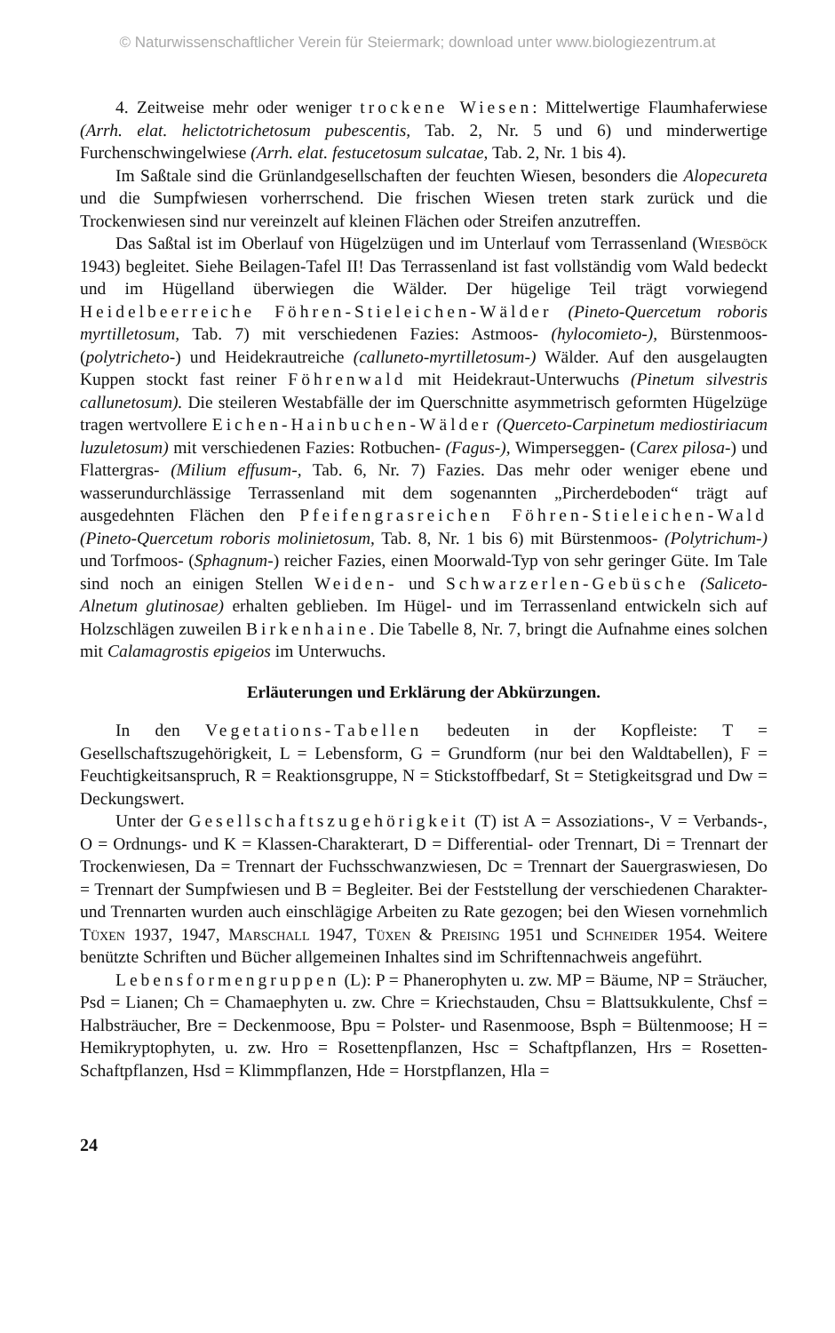© Naturwissenschaftlicher Verein für Steiermark; download unter www.biologiezentrum.at
4. Zeitweise mehr oder weniger trockene Wiesen: Mittelwertige Flaumhaferwiese (Arrh. elat. helictotrichetosum pubescentis, Tab. 2, Nr. 5 und 6) und minderwertige Furchenschwingelwiese (Arrh. elat. festucetosum sulcatae, Tab. 2, Nr. 1 bis 4).
Im Saßtale sind die Grünlandgesellschaften der feuchten Wiesen, besonders die Alopecureta und die Sumpfwiesen vorherrschend. Die frischen Wiesen treten stark zurück und die Trockenwiesen sind nur vereinzelt auf kleinen Flächen oder Streifen anzutreffen.
Das Saßtal ist im Oberlauf von Hügelzügen und im Unterlauf vom Terrassenland (Wiesböck 1943) begleitet. Siehe Beilagen-Tafel II! Das Terrassenland ist fast vollständig vom Wald bedeckt und im Hügelland überwiegen die Wälder. Der hügelige Teil trägt vorwiegend Heidelbeerreiche Föhren-Stieleichen-Wälder (Pineto-Quercetum roboris myrtilletosum, Tab. 7) mit verschiedenen Fazies: Astmoos- (hylocomieto-), Bürstenmoos- (polytricheto-) und Heidekrautreiche (calluneto-myrtilletosum-) Wälder. Auf den ausgelaugten Kuppen stockt fast reiner Föhrenwald mit Heidekraut-Unterwuchs (Pinetum silvestris callunetosum). Die steileren Westabfälle der im Querschnitte asymmetrisch geformten Hügelzüge tragen wertvollere Eichen-Hainbuchen-Wälder (Querceto-Carpinetum mediostiriacum luzuletosum) mit verschiedenen Fazies: Rotbuchen- (Fagus-), Wimperseggen- (Carex pilosa-) und Flattergras- (Milium effusum-, Tab. 6, Nr. 7) Fazies. Das mehr oder weniger ebene und wasserundurchlässige Terrassenland mit dem sogenannten „Pircherdeboden“ trägt auf ausgedehnten Flächen den Pfeifengrasreichen Föhren-Stieleichen-Wald (Pineto-Quercetum roboris molinietosum, Tab. 8, Nr. 1 bis 6) mit Bürstenmoos- (Polytrichum-) und Torfmoos- (Sphagnum-) reicher Fazies, einen Moorwald-Typ von sehr geringer Güte. Im Tale sind noch an einigen Stellen Weiden- und Schwarzerlen-Gebüsche (Saliceto-Alnetum glutinosae) erhalten geblieben. Im Hügel- und im Terrassenland entwickeln sich auf Holzschlägen zuweilen Birkenhaine. Die Tabelle 8, Nr. 7, bringt die Aufnahme eines solchen mit Calamagrostis epigeios im Unterwuchs.
Erläuterungen und Erklärung der Abkürzungen.
In den Vegetations-Tabellen bedeuten in der Kopfleiste: T = Gesellschaftszugehörigkeit, L = Lebensform, G = Grundform (nur bei den Waldtabellen), F = Feuchtigkeitsanspruch, R = Reaktionsgruppe, N = Stickstoffbedarf, St = Stetigkeitsgrad und Dw = Deckungswert.
Unter der Gesellschaftszugehörigkeit (T) ist A = Assoziations-, V = Verbands-, O = Ordnungs- und K = Klassen-Charakterart, D = Differential- oder Trennart, Di = Trennart der Trockenwiesen, Da = Trennart der Fuchsschwanzwiesen, Dc = Trennart der Sauergraswiesen, Do = Trennart der Sumpfwiesen und B = Begleiter. Bei der Feststellung der verschiedenen Charakter- und Trennarten wurden auch einschlägige Arbeiten zu Rate gezogen; bei den Wiesen vornehmlich Tüxen 1937, 1947, Marschall 1947, Tüxen & Preising 1951 und Schneider 1954. Weitere benützte Schriften und Bücher allgemeinen Inhaltes sind im Schriftennachweis angeführt.
Lebensformengruppen (L): P = Phanerophyten u. zw. MP = Bäume, NP = Sträucher, Psd = Lianen; Ch = Chamaephyten u. zw. Chre = Kriechstauden, Chsu = Blattsukkulente, Chsf = Halbsträucher, Bre = Deckenmoose, Bpu = Polster- und Rasenmoose, Bsph = Bültenmoose; H = Hemikryptophyten, u. zw. Hro = Rosettenpflanzen, Hsc = Schaftpflanzen, Hrs = Rosetten-Schaftpflanzen, Hsd = Klimmpflanzen, Hde = Horstpflanzen, Hla =
24